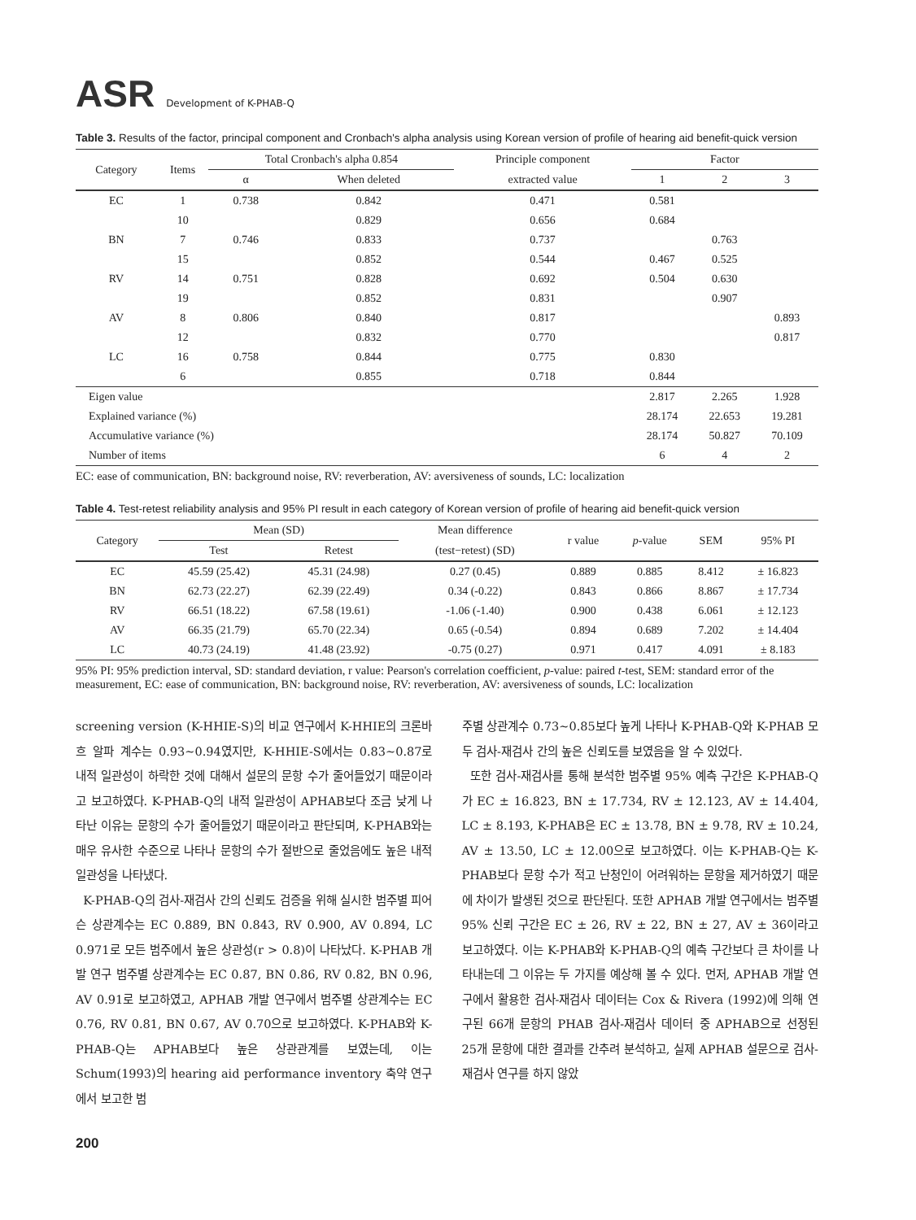ASR Development of K-PHAB-Q
Table 3. Results of the factor, principal component and Cronbach's alpha analysis using Korean version of profile of hearing aid benefit-quick version
| Category | Items | Total Cronbach's alpha 0.854 | | Principle component | Factor | | |
| --- | --- | --- | --- | --- | --- | --- | --- |
| | | α | When deleted | extracted value | 1 | 2 | 3 |
| EC | 1 | 0.738 | 0.842 | 0.471 | 0.581 | | |
| | 10 | | 0.829 | 0.656 | 0.684 | | |
| BN | 7 | 0.746 | 0.833 | 0.737 | | 0.763 | |
| | 15 | | 0.852 | 0.544 | 0.467 | 0.525 | |
| RV | 14 | 0.751 | 0.828 | 0.692 | 0.504 | 0.630 | |
| | 19 | | 0.852 | 0.831 | | 0.907 | |
| AV | 8 | 0.806 | 0.840 | 0.817 | | | 0.893 |
| | 12 | | 0.832 | 0.770 | | | 0.817 |
| LC | 16 | 0.758 | 0.844 | 0.775 | 0.830 | | |
| | 6 | | 0.855 | 0.718 | 0.844 | | |
| Eigen value | | | | | 2.817 | 2.265 | 1.928 |
| Explained variance (%) | | | | | 28.174 | 22.653 | 19.281 |
| Accumulative variance (%) | | | | | 28.174 | 50.827 | 70.109 |
| Number of items | | | | | 6 | 4 | 2 |
EC: ease of communication, BN: background noise, RV: reverberation, AV: aversiveness of sounds, LC: localization
Table 4. Test-retest reliability analysis and 95% PI result in each category of Korean version of profile of hearing aid benefit-quick version
| Category | Mean (SD) | | Mean difference | r value | p -value | SEM | 95% PI |
| --- | --- | --- | --- | --- | --- | --- | --- |
| | Test | Retest | (test−retest) (SD) | | | | |
| EC | 45.59 (25.42) | 45.31 (24.98) | 0.27 (0.45) | 0.889 | 0.885 | 8.412 | ± 16.823 |
| BN | 62.73 (22.27) | 62.39 (22.49) | 0.34 (-0.22) | 0.843 | 0.866 | 8.867 | ± 17.734 |
| RV | 66.51 (18.22) | 67.58 (19.61) | -1.06 (-1.40) | 0.900 | 0.438 | 6.061 | ± 12.123 |
| AV | 66.35 (21.79) | 65.70 (22.34) | 0.65 (-0.54) | 0.894 | 0.689 | 7.202 | ± 14.404 |
| LC | 40.73 (24.19) | 41.48 (23.92) | -0.75 (0.27) | 0.971 | 0.417 | 4.091 | ± 8.183 |
95% PI: 95% prediction interval, SD: standard deviation, r value: Pearson's correlation coefficient, p-value: paired t-test, SEM: standard error of the measurement, EC: ease of communication, BN: background noise, RV: reverberation, AV: aversiveness of sounds, LC: localization
screening version (K-HHIE-S)의 비교 연구에서 K-HHIE의 크론바흐 알파 계수는 0.93~0.94였지만, K-HHIE-S에서는 0.83~0.87로 내적 일관성이 하락한 것에 대해서 설문의 문항 수가 줄어들었기 때문이라고 보고하였다. K-PHAB-Q의 내적 일관성이 APHAB보다 조금 낮게 나타난 이유는 문항의 수가 줄어들었기 때문이라고 판단되며, K-PHAB와는 매우 유사한 수준으로 나타나 문항의 수가 절반으로 줄었음에도 높은 내적 일관성을 나타냈다.
K-PHAB-Q의 검사-재검사 간의 신뢰도 검증을 위해 실시한 범주별 피어슨 상관계수는 EC 0.889, BN 0.843, RV 0.900, AV 0.894, LC 0.971로 모든 범주에서 높은 상관성(r > 0.8)이 나타났다. K-PHAB 개발 연구 범주별 상관계수는 EC 0.87, BN 0.86, RV 0.82, BN 0.96, AV 0.91로 보고하였고, APHAB 개발 연구에서 범주별 상관계수는 EC 0.76, RV 0.81, BN 0.67, AV 0.70으로 보고하였다. K-PHAB와 K-PHAB-Q는 APHAB보다 높은 상관관계를 보였는데, 이는 Schum(1993)의 hearing aid performance inventory 축약 연구에서 보고한 범
주별 상관계수 0.73~0.85보다 높게 나타나 K-PHAB-Q와 K-PHAB 모두 검사-재검사 간의 높은 신뢰도를 보였음을 알 수 있었다.
또한 검사-재검사를 통해 분석한 범주별 95% 예측 구간은 K-PHAB-Q가 EC ± 16.823, BN ± 17.734, RV ± 12.123, AV ± 14.404, LC ± 8.193, K-PHAB은 EC ± 13.78, BN ± 9.78, RV ± 10.24, AV ± 13.50, LC ± 12.00으로 보고하였다. 이는 K-PHAB-Q는 K-PHAB보다 문항 수가 적고 난청인이 어려워하는 문항을 제거하였기 때문에 차이가 발생된 것으로 판단된다. 또한 APHAB 개발 연구에서는 범주별 95% 신뢰 구간은 EC ± 26, RV ± 22, BN ± 27, AV ± 36이라고 보고하였다. 이는 K-PHAB와 K-PHAB-Q의 예측 구간보다 큰 차이를 나타내는데 그 이유는 두 가지를 예상해 볼 수 있다. 먼저, APHAB 개발 연구에서 활용한 검사-재검사 데이터는 Cox & Rivera (1992)에 의해 연구된 66개 문항의 PHAB 검사-재검사 데이터 중 APHAB으로 선정된 25개 문항에 대한 결과를 간추려 분석하고, 실제 APHAB 설문으로 검사-재검사 연구를 하지 않았
200